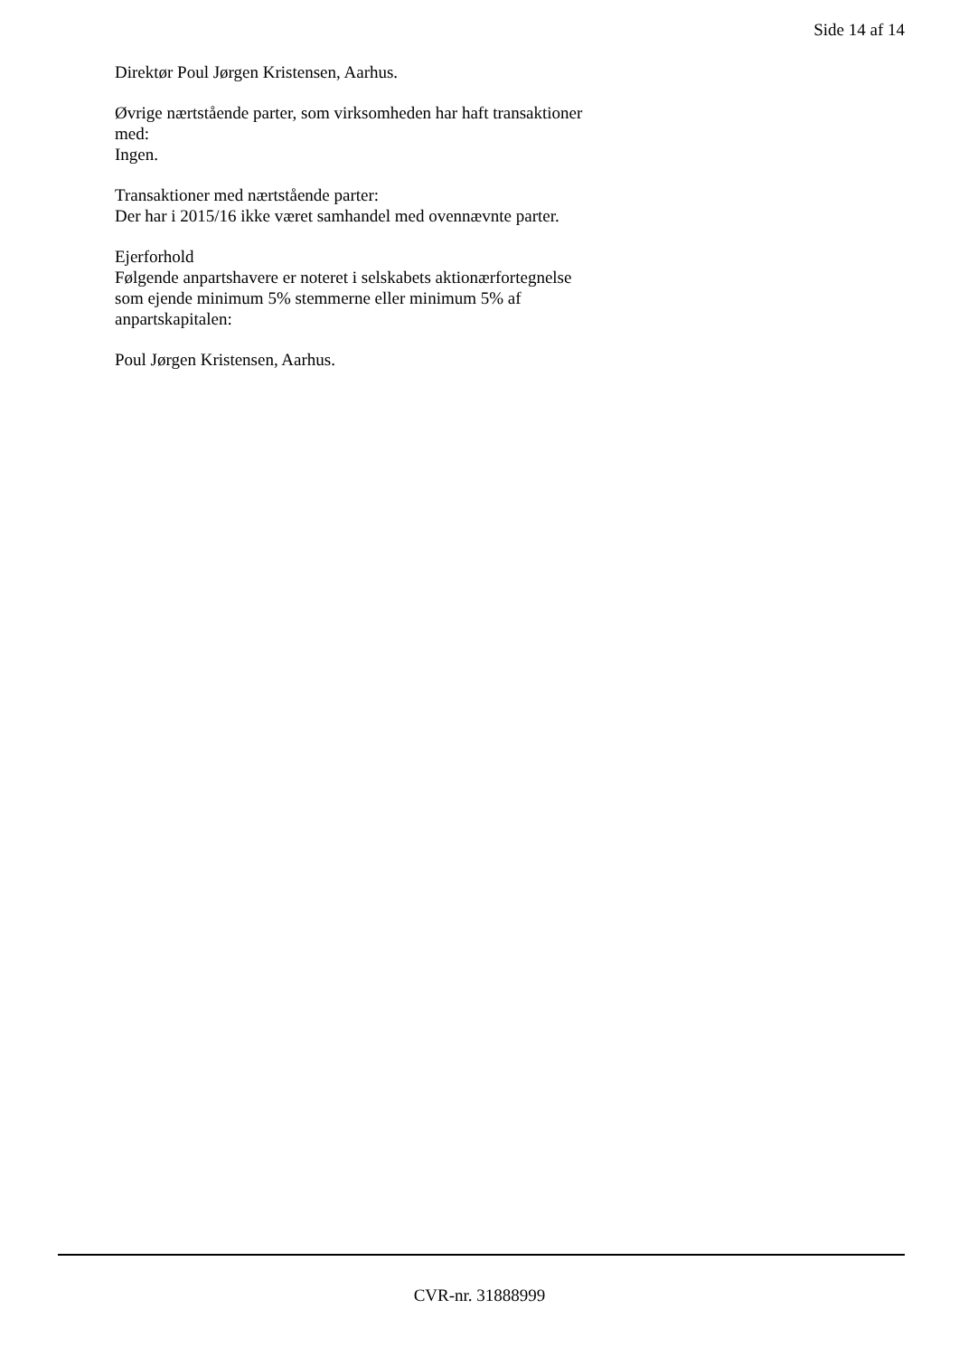Side 14 af 14
Direktør Poul Jørgen Kristensen, Aarhus.
Øvrige nærtstående parter, som virksomheden har haft transaktioner med:
Ingen.
Transaktioner med nærtstående parter:
Der har i 2015/16 ikke været samhandel med ovennævnte parter.
Ejerforhold
Følgende anpartshavere er noteret i selskabets aktionærfortegnelse som ejende minimum 5% stemmerne eller minimum 5% af anpartskapitalen:
Poul Jørgen Kristensen, Aarhus.
CVR-nr. 31888999